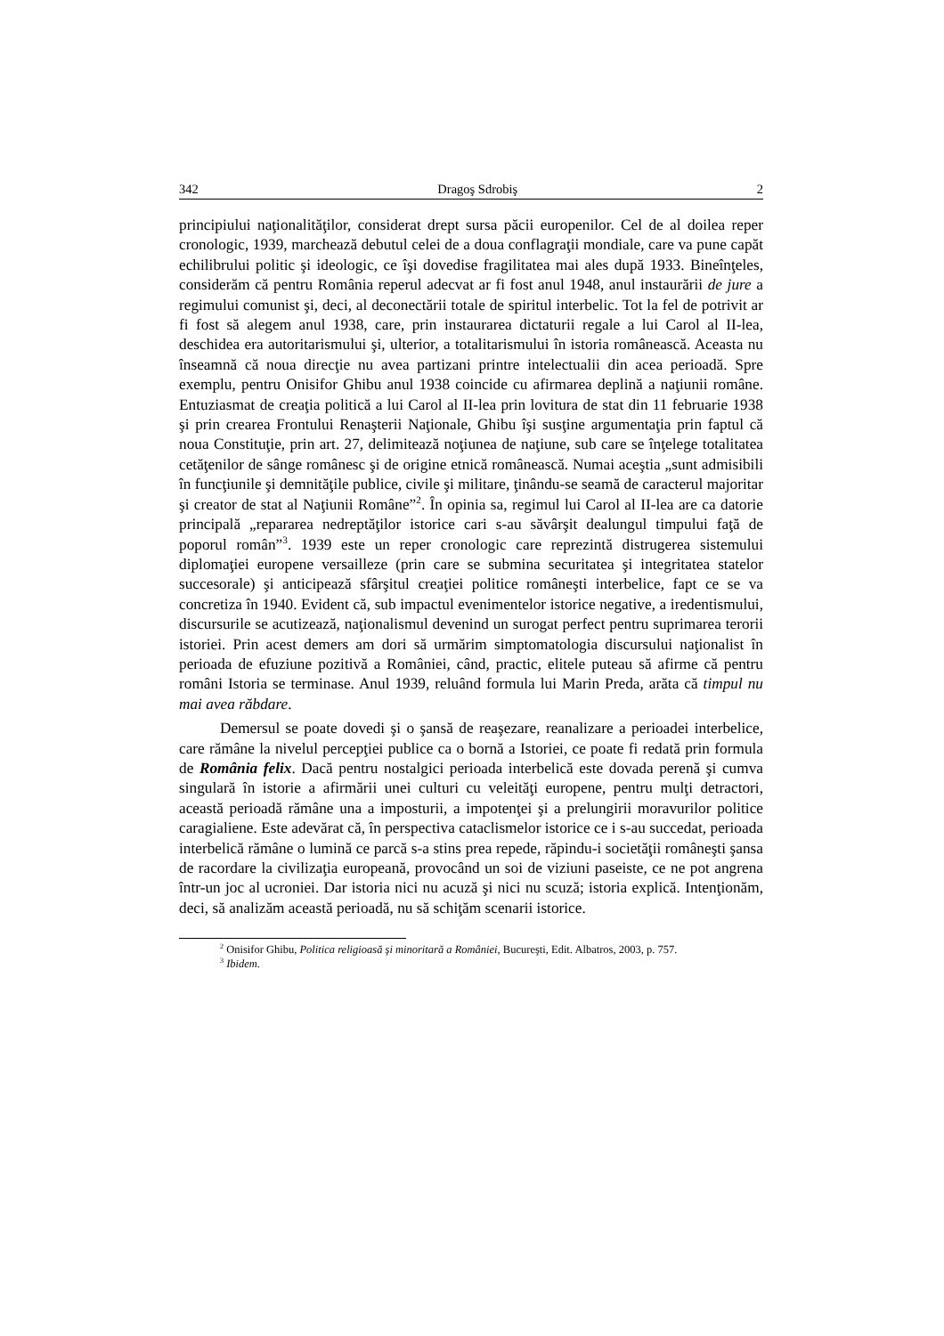342 Dragoş Sdrobiş 2
principiului naţionalităţilor, considerat drept sursa păcii europenilor. Cel de al doilea reper cronologic, 1939, marchează debutul celei de a doua conflagraţii mondiale, care va pune capăt echilibrului politic şi ideologic, ce îşi dovedise fragilitatea mai ales după 1933. Bineînţeles, considerăm că pentru România reperul adecvat ar fi fost anul 1948, anul instaurării de jure a regimului comunist şi, deci, al deconectării totale de spiritul interbelic. Tot la fel de potrivit ar fi fost să alegem anul 1938, care, prin instaurarea dictaturii regale a lui Carol al II-lea, deschidea era autoritarismului şi, ulterior, a totalitarismului în istoria românească. Aceasta nu înseamnă că noua direcţie nu avea partizani printre intelectualii din acea perioadă. Spre exemplu, pentru Onisifor Ghibu anul 1938 coincide cu afirmarea deplină a naţiunii române. Entuziasmat de creaţia politică a lui Carol al II-lea prin lovitura de stat din 11 februarie 1938 şi prin crearea Frontului Renaşterii Naţionale, Ghibu îşi susţine argumentaţia prin faptul că noua Constituţie, prin art. 27, delimitează noţiunea de naţiune, sub care se înţelege totalitatea cetăţenilor de sânge românesc şi de origine etnică românească. Numai aceştia „sunt admisibili în funcţiunile şi demnităţile publice, civile şi militare, ţinându-se seamă de caracterul majoritar şi creator de stat al Naţiunii Române”<sup>2</sup>. În opinia sa, regimul lui Carol al II-lea are ca datorie principală „repararea nedreptăţilor istorice cari s-au săvârşit dealungul timpului faţă de poporul român”<sup>3</sup>. 1939 este un reper cronologic care reprezintă distrugerea sistemului diplomaţiei europene versailleze (prin care se submina securitatea şi integritatea statelor succesorale) şi anticipează sfârşitul creaţiei politice româneşti interbelice, fapt ce se va concretiza în 1940. Evident că, sub impactul evenimentelor istorice negative, a iredentismului, discursurile se acutizează, naţionalismul devenind un surogat perfect pentru suprimarea terorii istoriei. Prin acest demers am dori să urmărim simptomatologia discursului naţionalist în perioada de efuziune pozitivă a României, când, practic, elitele puteau să afirme că pentru români Istoria se terminase. Anul 1939, reluând formula lui Marin Preda, arăta că timpul nu mai avea răbdare.
Demersul se poate dovedi şi o şansă de reaşezare, reanalizare a perioadei interbelice, care rămâne la nivelul percepţiei publice ca o bornă a Istoriei, ce poate fi redată prin formula de România felix. Dacă pentru nostalgici perioada interbelică este dovada perenă şi cumva singulară în istorie a afirmării unei culturi cu veleităţi europene, pentru mulţi detractori, această perioadă rămâne una a imposturii, a impotenţei şi a prelungirii moravurilor politice caragialiene. Este adevărat că, în perspectiva cataclismelor istorice ce i s-au succedat, perioada interbelică rămâne o lumină ce parcă s-a stins prea repede, răpindu-i societăţii româneşti şansa de racordare la civilizaţia europeană, provocând un soi de viziuni paseiste, ce ne pot angrena într-un joc al ucroniei. Dar istoria nici nu acuză şi nici nu scuză; istoria explică. Intenţionăm, deci, să analizăm această perioadă, nu să schiţăm scenarii istorice.
<sup>2</sup> Onisifor Ghibu, Politica religioasă şi minoritară a României, Bucureşti, Edit. Albatros, 2003, p. 757.
<sup>3</sup> Ibidem.